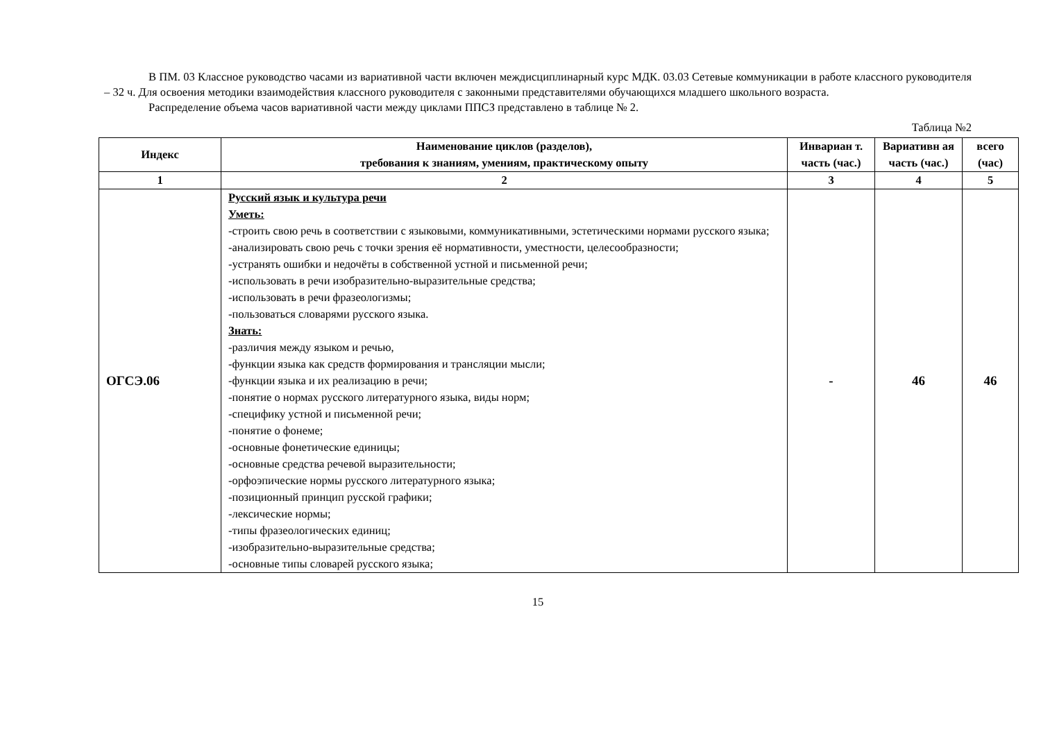В ПМ. 03 Классное руководство часами из вариативной части включен междисциплинарный курс МДК. 03.03 Сетевые коммуникации в работе классного руководителя – 32 ч. Для освоения методики взаимодействия классного руководителя с законными представителями обучающихся младшего школьного возраста.
Распределение объема часов вариативной части между циклами ППСЗ представлено в таблице № 2.
Таблица №2
| Индекс | Наименование циклов (разделов), требования к знаниям, умениям, практическому опыту | Инвариан т. часть (час.) | Вариативн ая часть (час.) | всего (час) |
| --- | --- | --- | --- | --- |
| 1 | 2 | 3 | 4 | 5 |
| ОГСЭ.06 | Русский язык и культура речи Уметь: -строить свою речь в соответствии с языковыми, коммуникативными, эстетическими нормами русского языка; -анализировать свою речь с точки зрения её нормативности, уместности, целесообразности; -устранять ошибки и недочёты в собственной устной и письменной речи; -использовать в речи изобразительно-выразительные средства; -использовать в речи фразеологизмы; -пользоваться словарями русского языка. Знать: -различия между языком и речью, -функции языка как средств формирования и трансляции мысли; -функции языка и их реализацию в речи; -понятие о нормах русского литературного языка, виды норм; -специфику устной и письменной речи; -понятие о фонеме; -основные фонетические единицы; -основные средства речевой выразительности; -орфоэпические нормы русского литературного языка; -позиционный принцип русской графики; -лексические нормы; -типы фразеологических единиц; -изобразительно-выразительные средства; -основные типы словарей русского языка; | - | 46 | 46 |
15